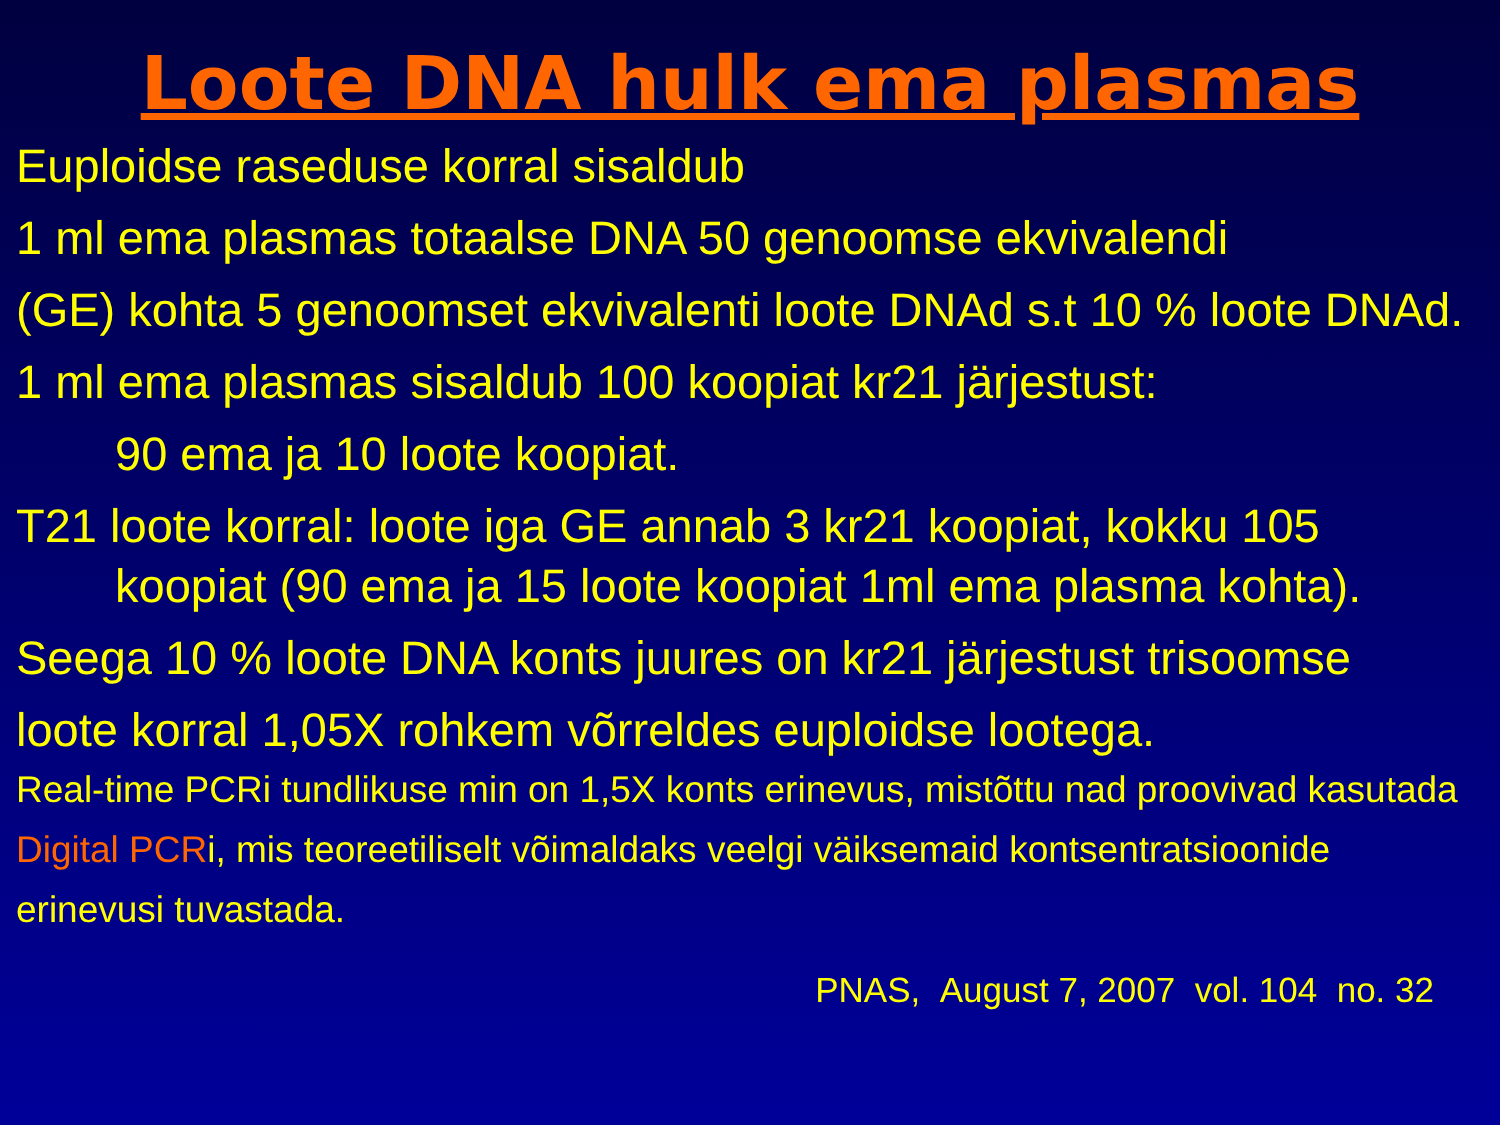Loote DNA hulk ema plasmas
Euploidse raseduse korral sisaldub
1 ml ema plasmas totaalse DNA 50 genoomse ekvivalendi
(GE) kohta 5 genoomset ekvivalenti loote DNAd s.t 10 % loote DNAd.
1 ml ema plasmas sisaldub 100 koopiat kr21 järjestust:
90 ema ja 10 loote koopiat.
T21 loote korral: loote iga GE annab 3 kr21 koopiat, kokku 105 koopiat (90 ema ja 15 loote koopiat 1ml ema plasma kohta).
Seega 10 % loote DNA konts juures on kr21 järjestust trisoomse
loote korral 1,05X rohkem võrreldes euploidse lootega.
Real-time PCRi tundlikuse min on 1,5X konts erinevus, mistõttu nad proovivad kasutada Digital PCRi, mis teoreetiliselt võimaldaks veelgi väiksemaid kontsentratsioonide erinevusi tuvastada.
PNAS, August 7, 2007 vol. 104 no. 32